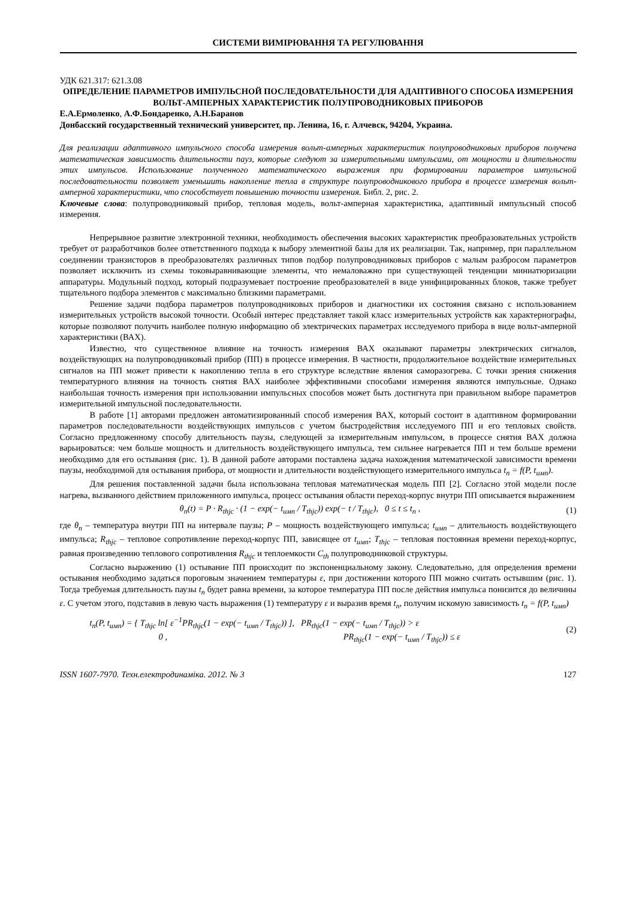СИСТЕМИ ВИМІРЮВАННЯ ТА РЕГУЛЮВАННЯ
УДК 621.317: 621.3.08
ОПРЕДЕЛЕНИЕ ПАРАМЕТРОВ ИМПУЛЬСНОЙ ПОСЛЕДОВАТЕЛЬНОСТИ ДЛЯ АДАПТИВНОГО СПОСОБА ИЗМЕРЕНИЯ ВОЛЬТ-АМПЕРНЫХ ХАРАКТЕРИСТИК ПОЛУПРОВОДНИКОВЫХ ПРИБОРОВ
Е.А.Ермоленко, А.Ф.Бондаренко, А.Н.Баранов
Донбасский государственный технический университет, пр. Ленина, 16, г. Алчевск, 94204, Украина.
Для реализации адаптивного импульсного способа измерения вольт-амперных характеристик полупроводниковых приборов получена математическая зависимость длительности пауз, которые следуют за измерительными импульсами, от мощности и длительности этих импульсов. Использование полученного математического выражения при формировании параметров импульсной последовательности позволяет уменьшить накопление тепла в структуре полупроводникового прибора в процессе измерения вольт-амперной характеристики, что способствует повышению точности измерения. Библ. 2, рис. 2.
Ключевые слова: полупроводниковый прибор, тепловая модель, вольт-амперная характеристика, адаптивный импульсный способ измерения.
Непрерывное развитие электронной техники, необходимость обеспечения высоких характеристик преобразовательных устройств требует от разработчиков более ответственного подхода к выбору элементной базы для их реализации. Так, например, при параллельном соединении транзисторов в преобразователях различных типов подбор полупроводниковых приборов с малым разбросом параметров позволяет исключить из схемы токовыравнивающие элементы, что немаловажно при существующей тенденции миниатюризации аппаратуры. Модульный подход, который подразумевает построение преобразователей в виде унифицированных блоков, также требует тщательного подбора элементов с максимально близкими параметрами.
Решение задачи подбора параметров полупроводниковых приборов и диагностики их состояния связано с использованием измерительных устройств высокой точности. Особый интерес представляет такой класс измерительных устройств как характериографы, которые позволяют получить наиболее полную информацию об электрических параметрах исследуемого прибора в виде вольт-амперной характеристики (ВАХ).
Известно, что существенное влияние на точность измерения ВАХ оказывают параметры электрических сигналов, воздействующих на полупроводниковый прибор (ПП) в процессе измерения. В частности, продолжительное воздействие измерительных сигналов на ПП может привести к накоплению тепла в его структуре вследствие явления саморазогрева. С точки зрения снижения температурного влияния на точность снятия ВАХ наиболее эффективными способами измерения являются импульсные. Однако наибольшая точность измерения при использовании импульсных способов может быть достигнута при правильном выборе параметров измерительной импульсной последовательности.
В работе [1] авторами предложен автоматизированный способ измерения ВАХ, который состоит в адаптивном формировании параметров последовательности воздействующих импульсов с учетом быстродействия исследуемого ПП и его тепловых свойств. Согласно предложенному способу длительность паузы, следующей за измерительным импульсом, в процессе снятия ВАХ должна варьироваться: чем больше мощность и длительность воздействующего импульса, тем сильнее нагревается ПП и тем больше времени необходимо для его остывания (рис. 1). В данной работе авторами поставлена задача нахождения математической зависимости времени паузы, необходимой для остывания прибора, от мощности и длительности воздействующего измерительного импульса t<sub>п</sub> = f(P, t<sub>имп</sub>).
Для решения поставленной задачи была использована тепловая математическая модель ПП [2]. Согласно этой модели после нагрева, вызванного действием приложенного импульса, процесс остывания области переход-корпус внутри ПП описывается выражением
θ<sub>n</sub>(t) = P · R<sub>thjc</sub> · (1 − exp(− t<sub>имп</sub> / T<sub>thjc</sub>)) exp(− t / T<sub>thjc</sub>), 0 ≤ t ≤ t<sub>n</sub> , (1)
где θ<sub>п</sub> – температура внутри ПП на интервале паузы; P – мощность воздействующего импульса; t<sub>имп</sub> – длительность воздействующего импульса; R<sub>thjc</sub> – тепловое сопротивление переход-корпус ПП, зависящее от t<sub>имп</sub>; T<sub>thjc</sub> – тепловая постоянная времени переход-корпус, равная произведению теплового сопротивления R<sub>thjc</sub> и теплоемкости C<sub>th</sub> полупроводниковой структуры.
Согласно выражению (1) остывание ПП происходит по экспоненциальному закону. Следовательно, для определения времени остывания необходимо задаться пороговым значением температуры ε, при достижении которого ПП можно считать остывшим (рис. 1). Тогда требуемая длительность паузы t<sub>п</sub> будет равна времени, за которое температура ПП после действия импульса понизится до величины ε. С учетом этого, подставив в левую часть выражения (1) температуру ε и выразив время t<sub>п</sub>, получим искомую зависимость t<sub>п</sub> = f(P, t<sub>имп</sub>)
t<sub>n</sub>(P, t<sub>имп</sub>) = { T<sub>thjc</sub> ln[ ε<sup>−1</sup>PR<sub>thjc</sub>(1 − exp(− t<sub>имп</sub> / T<sub>thjc</sub>)) ], PR<sub>thjc</sub>(1 − exp(− t<sub>имп</sub> / T<sub>thjc</sub>)) > ε
0 , PR<sub>thjc</sub>(1 − exp(− t<sub>имп</sub> / T<sub>thjc</sub>)) ≤ ε (2)
ISSN 1607-7970. Техн.електродинаміка. 2012. № 3 127